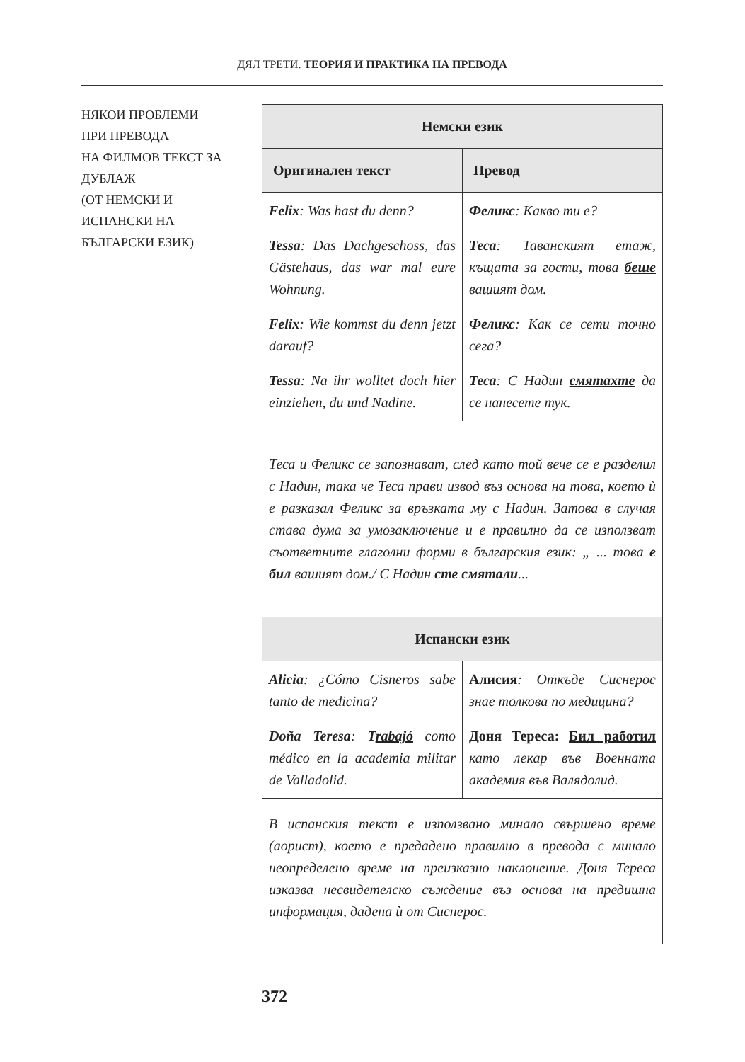ДЯЛ ТРЕТИ. ТЕОРИЯ И ПРАКТИКА НА ПРЕВОДА
НЯКОИ ПРОБЛЕМИ
ПРИ ПРЕВОДА
НА ФИЛМОВ ТЕКСТ ЗА ДУБЛАЖ
(ОТ НЕМСКИ И
ИСПАНСКИ НА
БЪЛГАРСКИ ЕЗИК)
| Немски език | |
| --- | --- |
| Оригинален текст | Превод |
| Felix : Was hast du denn? Tessa : Das Dachgeschoss, das Gästehaus, das war mal eure Wohnung. Felix : Wie kommst du denn jetzt darauf? Tessa : Na ihr wolltet doch hier einziehen, du und Nadine. | Феликс : Какво ти е? Теса : Таванският етаж, къщата за гости, това беше вашият дом. Феликс : Как се сети точно сега? Теса : С Надин смятахте да се нанесете тук. |
| Теса и Феликс се запознават, след като той вече се е разделил с Надин, така че Теса прави извод въз основа на това, което ѝ е разказал Феликс за връзката му с Надин. Затова в случая става дума за умозаключение и е правилно да се използват съответните глаголни форми в българския език: „ ... това е бил вашият дом./ С Надин сте смятали ... | |
| Испански език | |
| Alicia : ¿Cómo Cisneros sabe tanto de medicina? Doña Teresa : T rabajó como médico en la academia militar de Valladolid. | Алисия : Откъде Сиснерос знае толкова по медицина? Доня Тереса: Бил работил като лекар във Военната академия във Валядолид. |
| В испанския текст е използвано минало свършено време (аорист), което е предадено правилно в превода с минало неопределено време на преизказно наклонение. Доня Тереса изказва несвидетелско съждение въз основа на предишна информация, дадена ѝ от Сиснерос. | |
372